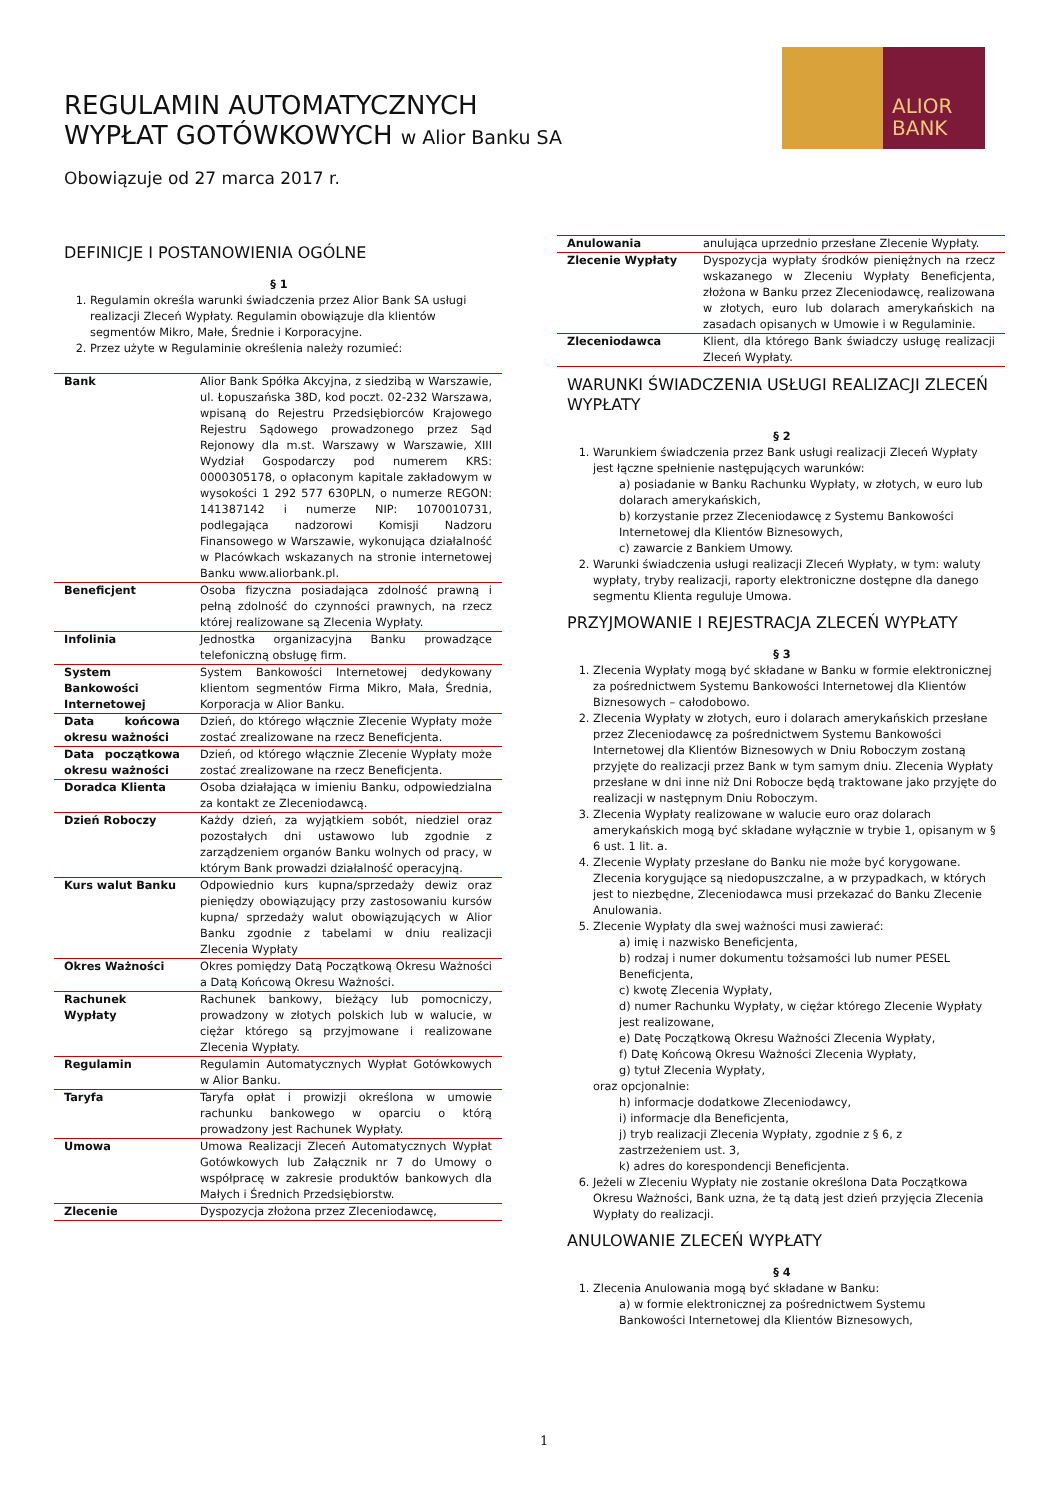REGULAMIN AUTOMATYCZNYCH
WYPŁAT GOTÓWKOWYCH w Alior Banku SA
ALIOR
BANK
Obowiązuje od 27 marca 2017 r.
DEFINICJE I POSTANOWIENIA OGÓLNE
§ 1
1. Regulamin określa warunki świadczenia przez Alior Bank SA usługi realizacji Zleceń Wypłaty. Regulamin obowiązuje dla klientów segmentów Mikro, Małe, Średnie i Korporacyjne.
2. Przez użyte w Regulaminie określenia należy rozumieć:
| Bank | Alior Bank Spółka Akcyjna, z siedzibą w Warszawie, ul. Łopuszańska 38D, kod poczt. 02-232 Warszawa, wpisaną do Rejestru Przedsiębiorców Krajowego Rejestru Sądowego prowadzonego przez Sąd Rejonowy dla m.st. Warszawy w Warszawie, XIII Wydział Gospodarczy pod numerem KRS: 0000305178, o opłaconym kapitale zakładowym w wysokości 1 292 577 630PLN, o numerze REGON: 141387142 i numerze NIP: 1070010731, podlegająca nadzorowi Komisji Nadzoru Finansowego w Warszawie, wykonująca działalność w Placówkach wskazanych na stronie internetowej Banku www.aliorbank.pl. |
| Beneficjent | Osoba fizyczna posiadająca zdolność prawną i pełną zdolność do czynności prawnych, na rzecz której realizowane są Zlecenia Wypłaty. |
| Infolinia | Jednostka organizacyjna Banku prowadzące telefoniczną obsługę firm. |
| System Bankowości Internetowej | System Bankowości Internetowej dedykowany klientom segmentów Firma Mikro, Mała, Średnia, Korporacja w Alior Banku. |
| Data końcowa okresu ważności | Dzień, do którego włącznie Zlecenie Wypłaty może zostać zrealizowane na rzecz Beneficjenta. |
| Data początkowa okresu ważności | Dzień, od którego włącznie Zlecenie Wypłaty może zostać zrealizowane na rzecz Beneficjenta. |
| Doradca Klienta | Osoba działająca w imieniu Banku, odpowiedzialna za kontakt ze Zleceniodawcą. |
| Dzień Roboczy | Każdy dzień, za wyjątkiem sobót, niedziel oraz pozostałych dni ustawowo lub zgodnie z zarządzeniem organów Banku wolnych od pracy, w którym Bank prowadzi działalność operacyjną. |
| Kurs walut Banku | Odpowiednio kurs kupna/sprzedaży dewiz oraz pieniędzy obowiązujący przy zastosowaniu kursów kupna/ sprzedaży walut obowiązujących w Alior Banku zgodnie z tabelami w dniu realizacji Zlecenia Wypłaty |
| Okres Ważności | Okres pomiędzy Datą Początkową Okresu Ważności a Datą Końcową Okresu Ważności. |
| Rachunek Wypłaty | Rachunek bankowy, bieżący lub pomocniczy, prowadzony w złotych polskich lub w walucie, w ciężar którego są przyjmowane i realizowane Zlecenia Wypłaty. |
| Regulamin | Regulamin Automatycznych Wypłat Gotówkowych w Alior Banku. |
| Taryfa | Taryfa opłat i prowizji określona w umowie rachunku bankowego w oparciu o którą prowadzony jest Rachunek Wypłaty. |
| Umowa | Umowa Realizacji Zleceń Automatycznych Wypłat Gotówkowych lub Załącznik nr 7 do Umowy o współpracę w zakresie produktów bankowych dla Małych i Średnich Przedsiębiorstw. |
| Zlecenie | Dyspozycja złożona przez Zleceniodawcę, |
| Anulowania | anulująca uprzednio przesłane Zlecenie Wypłaty. |
| Zlecenie Wypłaty | Dyspozycja wypłaty środków pieniężnych na rzecz wskazanego w Zleceniu Wypłaty Beneficjenta, złożona w Banku przez Zleceniodawcę, realizowana w złotych, euro lub dolarach amerykańskich na zasadach opisanych w Umowie i w Regulaminie. |
| Zleceniodawca | Klient, dla którego Bank świadczy usługę realizacji Zleceń Wypłaty. |
WARUNKI ŚWIADCZENIA USŁUGI REALIZACJI ZLECEŃ WYPŁATY
§ 2
1. Warunkiem świadczenia przez Bank usługi realizacji Zleceń Wypłaty jest łączne spełnienie następujących warunków:
a) posiadanie w Banku Rachunku Wypłaty, w złotych, w euro lub dolarach amerykańskich,
b) korzystanie przez Zleceniodawcę z Systemu Bankowości Internetowej dla Klientów Biznesowych,
c) zawarcie z Bankiem Umowy.
2. Warunki świadczenia usługi realizacji Zleceń Wypłaty, w tym: waluty wypłaty, tryby realizacji, raporty elektroniczne dostępne dla danego segmentu Klienta reguluje Umowa.
PRZYJMOWANIE I REJESTRACJA ZLECEŃ WYPŁATY
§ 3
1. Zlecenia Wypłaty mogą być składane w Banku w formie elektronicznej za pośrednictwem Systemu Bankowości Internetowej dla Klientów Biznesowych – całodobowo.
2. Zlecenia Wypłaty w złotych, euro i dolarach amerykańskich przesłane przez Zleceniodawcę za pośrednictwem Systemu Bankowości Internetowej dla Klientów Biznesowych w Dniu Roboczym zostaną przyjęte do realizacji przez Bank w tym samym dniu. Zlecenia Wypłaty przesłane w dni inne niż Dni Robocze będą traktowane jako przyjęte do realizacji w następnym Dniu Roboczym.
3. Zlecenia Wypłaty realizowane w walucie euro oraz dolarach amerykańskich mogą być składane wyłącznie w trybie 1, opisanym w § 6 ust. 1 lit. a.
4. Zlecenie Wypłaty przesłane do Banku nie może być korygowane. Zlecenia korygujące są niedopuszczalne, a w przypadkach, w których jest to niezbędne, Zleceniodawca musi przekazać do Banku Zlecenie Anulowania.
5. Zlecenie Wypłaty dla swej ważności musi zawierać:
a) imię i nazwisko Beneficjenta,
b) rodzaj i numer dokumentu tożsamości lub numer PESEL Beneficjenta,
c) kwotę Zlecenia Wypłaty,
d) numer Rachunku Wypłaty, w ciężar którego Zlecenie Wypłaty jest realizowane,
e) Datę Początkową Okresu Ważności Zlecenia Wypłaty,
f) Datę Końcową Okresu Ważności Zlecenia Wypłaty,
g) tytuł Zlecenia Wypłaty,
oraz opcjonalnie:
h) informacje dodatkowe Zleceniodawcy,
i) informacje dla Beneficjenta,
j) tryb realizacji Zlecenia Wypłaty, zgodnie z § 6, z zastrzeżeniem ust. 3,
k) adres do korespondencji Beneficjenta.
6. Jeżeli w Zleceniu Wypłaty nie zostanie określona Data Początkowa Okresu Ważności, Bank uzna, że tą datą jest dzień przyjęcia Zlecenia Wypłaty do realizacji.
ANULOWANIE ZLECEŃ WYPŁATY
§ 4
1. Zlecenia Anulowania mogą być składane w Banku:
a) w formie elektronicznej za pośrednictwem Systemu Bankowości Internetowej dla Klientów Biznesowych,
1